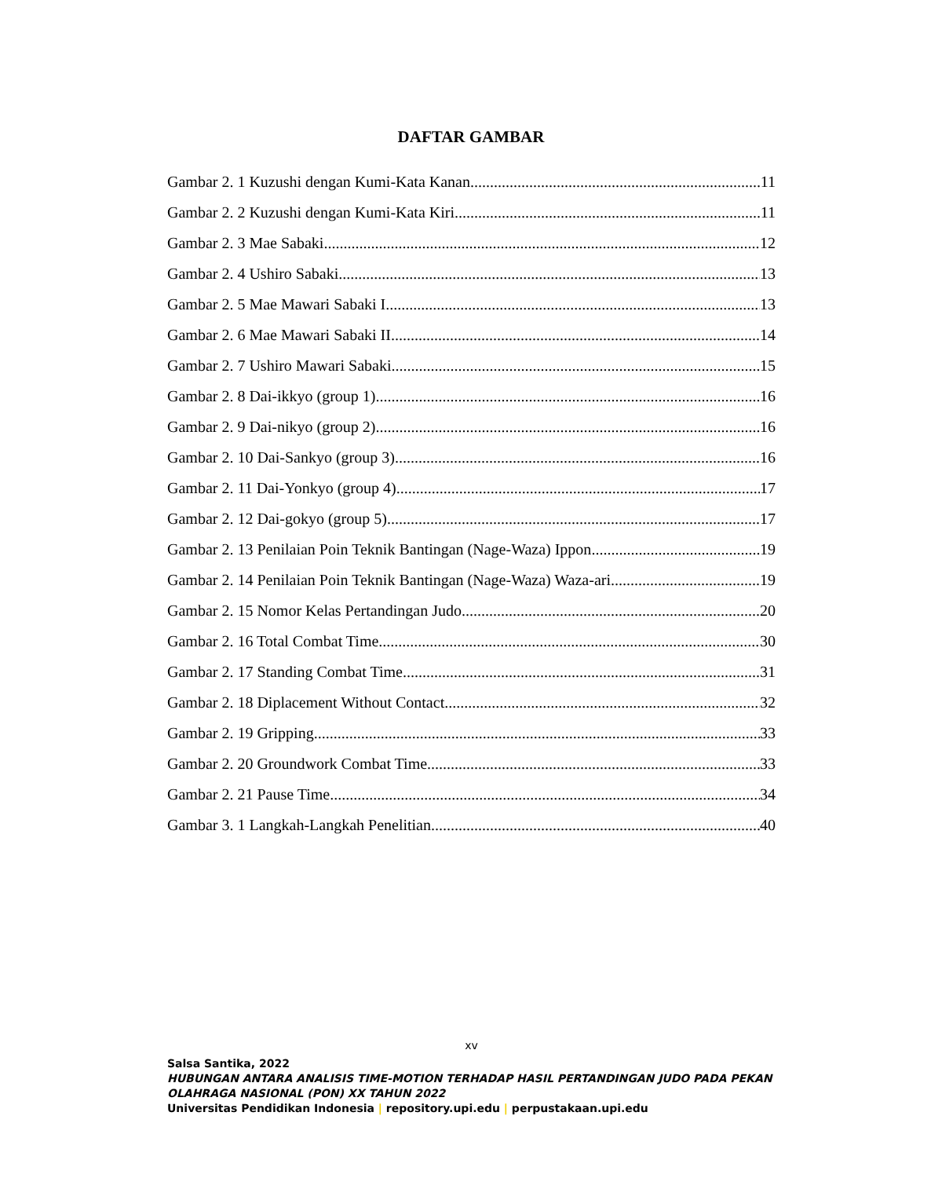DAFTAR GAMBAR
Gambar 2. 1 Kuzushi dengan Kumi-Kata Kanan 11
Gambar 2. 2 Kuzushi dengan Kumi-Kata Kiri 11
Gambar 2. 3 Mae Sabaki 12
Gambar 2. 4 Ushiro Sabaki 13
Gambar 2. 5 Mae Mawari Sabaki I 13
Gambar 2. 6 Mae Mawari Sabaki II 14
Gambar 2. 7 Ushiro Mawari Sabaki 15
Gambar 2. 8 Dai-ikkyo (group 1) 16
Gambar 2. 9 Dai-nikyo (group 2) 16
Gambar 2. 10 Dai-Sankyo (group 3) 16
Gambar 2. 11 Dai-Yonkyo (group 4) 17
Gambar 2. 12 Dai-gokyo (group 5) 17
Gambar 2. 13 Penilaian Poin Teknik Bantingan (Nage-Waza) Ippon 19
Gambar 2. 14 Penilaian Poin Teknik Bantingan (Nage-Waza) Waza-ari 19
Gambar 2. 15 Nomor Kelas Pertandingan Judo 20
Gambar 2. 16 Total Combat Time 30
Gambar 2. 17 Standing Combat Time 31
Gambar 2. 18 Diplacement Without Contact 32
Gambar 2. 19 Gripping 33
Gambar 2. 20 Groundwork Combat Time 33
Gambar 2. 21 Pause Time 34
Gambar 3. 1 Langkah-Langkah Penelitian 40
xv
Salsa Santika, 2022
HUBUNGAN ANTARA ANALISIS TIME-MOTION TERHADAP HASIL PERTANDINGAN JUDO PADA PEKAN OLAHRAGA NASIONAL (PON) XX TAHUN 2022
Universitas Pendidikan Indonesia | repository.upi.edu | perpustakaan.upi.edu